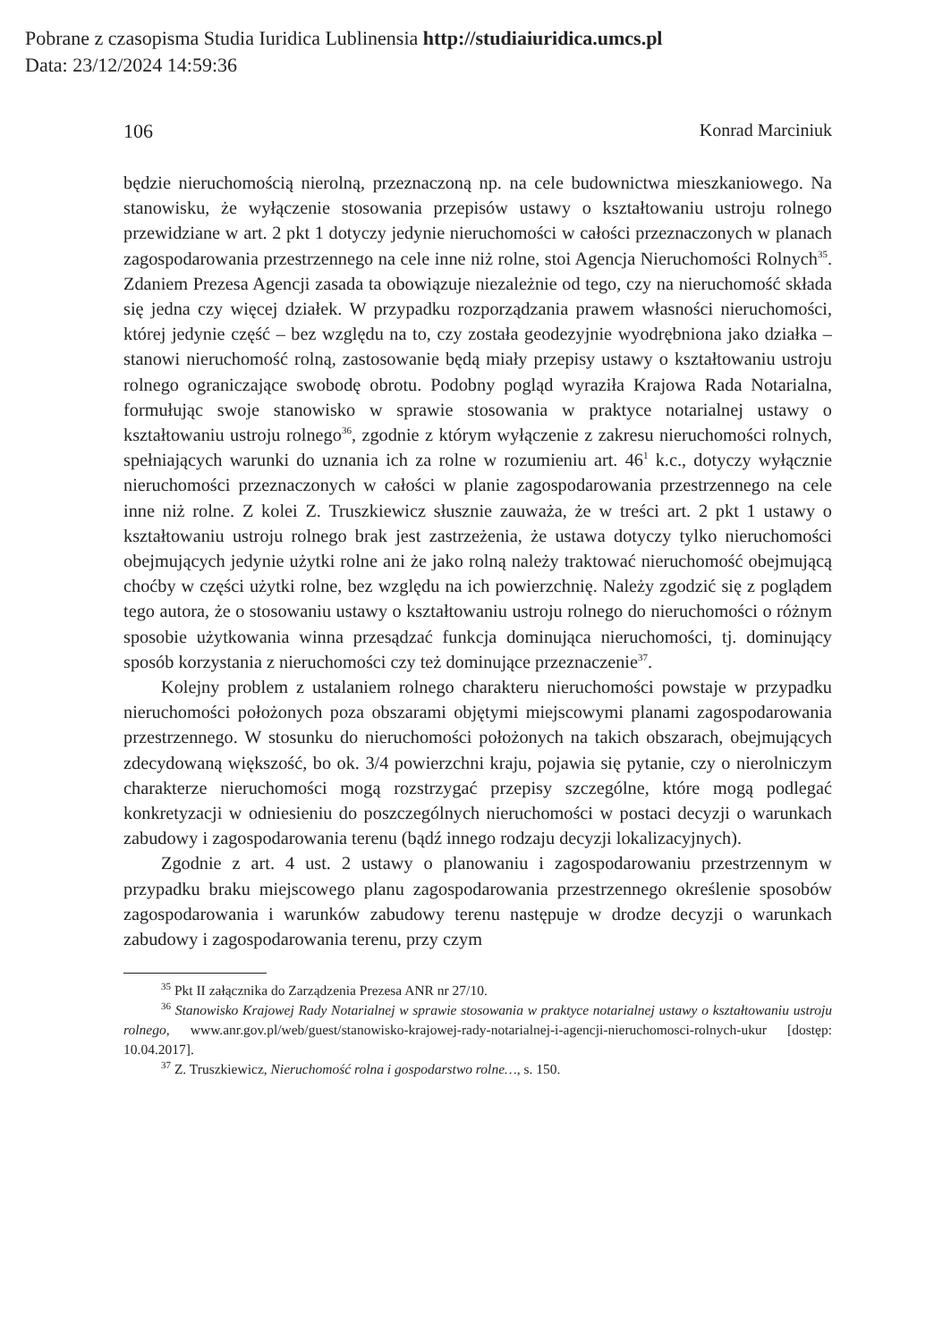Pobrane z czasopisma Studia Iuridica Lublinensia http://studiaiuridica.umcs.pl
Data: 23/12/2024 14:59:36
106 Konrad Marciniuk
będzie nieruchomością nierolną, przeznaczoną np. na cele budownictwa mieszkaniowego. Na stanowisku, że wyłączenie stosowania przepisów ustawy o kształtowaniu ustroju rolnego przewidziane w art. 2 pkt 1 dotyczy jedynie nieruchomości w całości przeznaczonych w planach zagospodarowania przestrzennego na cele inne niż rolne, stoi Agencja Nieruchomości Rolnych<sup>35</sup>. Zdaniem Prezesa Agencji zasada ta obowiązuje niezależnie od tego, czy na nieruchomość składa się jedna czy więcej działek. W przypadku rozporządzania prawem własności nieruchomości, której jedynie część – bez względu na to, czy została geodezyjnie wyodrębniona jako działka – stanowi nieruchomość rolną, zastosowanie będą miały przepisy ustawy o kształtowaniu ustroju rolnego ograniczające swobodę obrotu. Podobny pogląd wyraziła Krajowa Rada Notarialna, formułując swoje stanowisko w sprawie stosowania w praktyce notarialnej ustawy o kształtowaniu ustroju rolnego<sup>36</sup>, zgodnie z którym wyłączenie z zakresu nieruchomości rolnych, spełniających warunki do uznania ich za rolne w rozumieniu art. 46<sup>1</sup> k.c., dotyczy wyłącznie nieruchomości przeznaczonych w całości w planie zagospodarowania przestrzennego na cele inne niż rolne. Z kolei Z. Truszkiewicz słusznie zauważa, że w treści art. 2 pkt 1 ustawy o kształtowaniu ustroju rolnego brak jest zastrzeżenia, że ustawa dotyczy tylko nieruchomości obejmujących jedynie użytki rolne ani że jako rolną należy traktować nieruchomość obejmującą choćby w części użytki rolne, bez względu na ich powierzchnię. Należy zgodzić się z poglądem tego autora, że o stosowaniu ustawy o kształtowaniu ustroju rolnego do nieruchomości o różnym sposobie użytkowania winna przesądzać funkcja dominująca nieruchomości, tj. dominujący sposób korzystania z nieruchomości czy też dominujące przeznaczenie<sup>37</sup>.
Kolejny problem z ustalaniem rolnego charakteru nieruchomości powstaje w przypadku nieruchomości położonych poza obszarami objętymi miejscowymi planami zagospodarowania przestrzennego. W stosunku do nieruchomości położonych na takich obszarach, obejmujących zdecydowaną większość, bo ok. 3/4 powierzchni kraju, pojawia się pytanie, czy o nierolniczym charakterze nieruchomości mogą rozstrzygać przepisy szczególne, które mogą podlegać konkretyzacji w odniesieniu do poszczególnych nieruchomości w postaci decyzji o warunkach zabudowy i zagospodarowania terenu (bądź innego rodzaju decyzji lokalizacyjnych).
Zgodnie z art. 4 ust. 2 ustawy o planowaniu i zagospodarowaniu przestrzennym w przypadku braku miejscowego planu zagospodarowania przestrzennego określenie sposobów zagospodarowania i warunków zabudowy terenu następuje w drodze decyzji o warunkach zabudowy i zagospodarowania terenu, przy czym
<sup>35</sup> Pkt II załącznika do Zarządzenia Prezesa ANR nr 27/10.
<sup>36</sup> Stanowisko Krajowej Rady Notarialnej w sprawie stosowania w praktyce notarialnej ustawy o kształtowaniu ustroju rolnego, www.anr.gov.pl/web/guest/stanowisko-krajowej-rady-notarialnej-i-agencji-nieruchomosci-rolnych-ukur [dostęp: 10.04.2017].
<sup>37</sup> Z. Truszkiewicz, Nieruchomość rolna i gospodarstwo rolne…, s. 150.